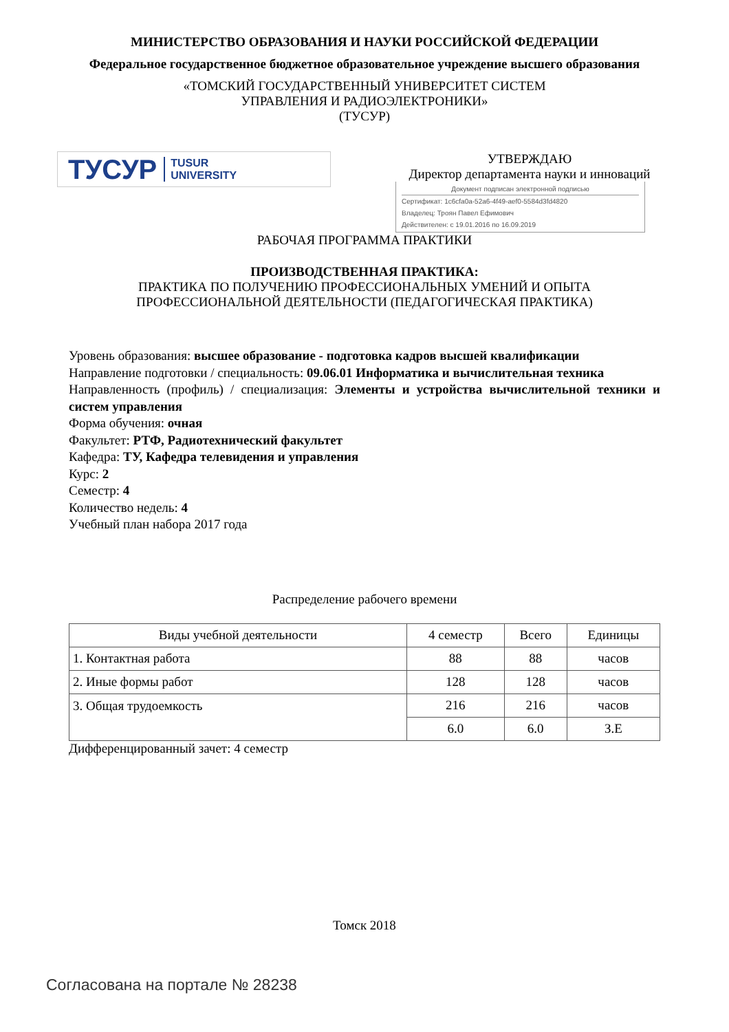МИНИСТЕРСТВО ОБРАЗОВАНИЯ И НАУКИ РОССИЙСКОЙ ФЕДЕРАЦИИ
Федеральное государственное бюджетное образовательное учреждение высшего образования
«ТОМСКИЙ ГОСУДАРСТВЕННЫЙ УНИВЕРСИТЕТ СИСТЕМ
УПРАВЛЕНИЯ И РАДИОЭЛЕКТРОНИКИ»
(ТУСУР)
ТУСУР TUSUR
UNIVERSITY
УТВЕРЖДАЮ
Директор департамента науки и инноваций
Документ подписан электронной подписью
Сертификат: 1c6cfa0a-52a6-4f49-aef0-5584d3fd4820
Владелец: Троян Павел Ефимович
Действителен: с 19.01.2016 по 16.09.2019
РАБОЧАЯ ПРОГРАММА ПРАКТИКИ
ПРОИЗВОДСТВЕННАЯ ПРАКТИКА:
ПРАКТИКА ПО ПОЛУЧЕНИЮ ПРОФЕССИОНАЛЬНЫХ УМЕНИЙ И ОПЫТА
ПРОФЕССИОНАЛЬНОЙ ДЕЯТЕЛЬНОСТИ (ПЕДАГОГИЧЕСКАЯ ПРАКТИКА)
Уровень образования: высшее образование - подготовка кадров высшей квалификации
Направление подготовки / специальность: 09.06.01 Информатика и вычислительная техника
Направленность (профиль) / специализация: Элементы и устройства вычислительной техники и систем управления
Форма обучения: очная
Факультет: РТФ, Радиотехнический факультет
Кафедра: ТУ, Кафедра телевидения и управления
Курс: 2
Семестр: 4
Количество недель: 4
Учебный план набора 2017 года
Распределение рабочего времени
| Виды учебной деятельности | 4 семестр | Всего | Единицы |
| --- | --- | --- | --- |
| 1. Контактная работа | 88 | 88 | часов |
| 2. Иные формы работ | 128 | 128 | часов |
| 3. Общая трудоемкость | 216 | 216 | часов |
| | 6.0 | 6.0 | З.Е |
Дифференцированный зачет: 4 семестр
Томск 2018
Согласована на портале № 28238